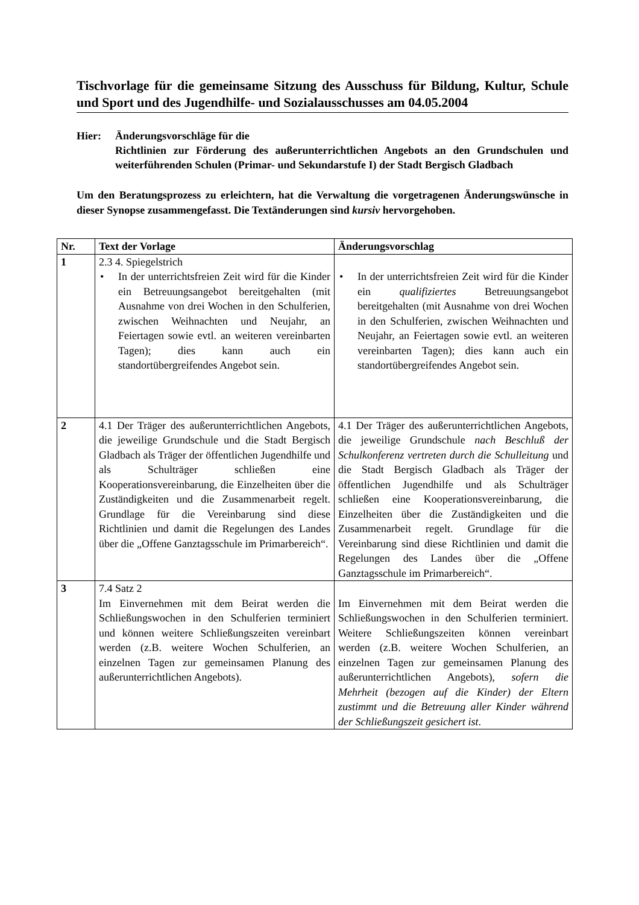Tischvorlage für die gemeinsame Sitzung des Ausschuss für Bildung, Kultur, Schule und Sport und des Jugendhilfe- und Sozialausschusses am 04.05.2004
Hier: Änderungsvorschläge für die
Richtlinien zur Förderung des außerunterrichtlichen Angebots an den Grundschulen und weiterführenden Schulen (Primar- und Sekundarstufe I) der Stadt Bergisch Gladbach
Um den Beratungsprozess zu erleichtern, hat die Verwaltung die vorgetragenen Änderungswünsche in dieser Synopse zusammengefasst. Die Textänderungen sind kursiv hervorgehoben.
| Nr. | Text der Vorlage | Änderungsvorschlag |
| --- | --- | --- |
| 1 | 2.3 4. Spiegelstrich • In der unterrichtsfreien Zeit wird für die Kinder ein Betreuungsangebot bereitgehalten (mit Ausnahme von drei Wochen in den Schulferien, zwischen Weihnachten und Neujahr, an Feiertagen sowie evtl. an weiteren vereinbarten Tagen); dies kann auch ein standortübergreifendes Angebot sein. | • In der unterrichtsfreien Zeit wird für die Kinder ein qualifiziertes Betreuungsangebot bereitgehalten (mit Ausnahme von drei Wochen in den Schulferien, zwischen Weihnachten und Neujahr, an Feiertagen sowie evtl. an weiteren vereinbarten Tagen); dies kann auch ein standortübergreifendes Angebot sein. |
| 2 | 4.1 Der Träger des außerunterrichtlichen Angebots, die jeweilige Grundschule und die Stadt Bergisch Gladbach als Träger der öffentlichen Jugendhilfe und als Schulträger schließen eine Kooperationsvereinbarung, die Einzelheiten über die Zuständigkeiten und die Zusammenarbeit regelt. Grundlage für die Vereinbarung sind diese Richtlinien und damit die Regelungen des Landes über die „Offene Ganztagsschule im Primarbereich“. | 4.1 Der Träger des außerunterrichtlichen Angebots, die jeweilige Grundschule nach Beschluß der Schulkonferenz vertreten durch die Schulleitung und die Stadt Bergisch Gladbach als Träger der öffentlichen Jugendhilfe und als Schulträger schließen eine Kooperationsvereinbarung, die Einzelheiten über die Zuständigkeiten und die Zusammenarbeit regelt. Grundlage für die Vereinbarung sind diese Richtlinien und damit die Regelungen des Landes über die „Offene Ganztagsschule im Primarbereich“. |
| 3 | 7.4 Satz 2 Im Einvernehmen mit dem Beirat werden die Schließungswochen in den Schulferien terminiert und können weitere Schließungszeiten vereinbart werden (z.B. weitere Wochen Schulferien, an einzelnen Tagen zur gemeinsamen Planung des außerunterrichtlichen Angebots). | Im Einvernehmen mit dem Beirat werden die Schließungswochen in den Schulferien terminiert. Weitere Schließungszeiten können vereinbart werden (z.B. weitere Wochen Schulferien, an einzelnen Tagen zur gemeinsamen Planung des außerunterrichtlichen Angebots), sofern die Mehrheit (bezogen auf die Kinder) der Eltern zustimmt und die Betreuung aller Kinder während der Schließungszeit gesichert ist . |